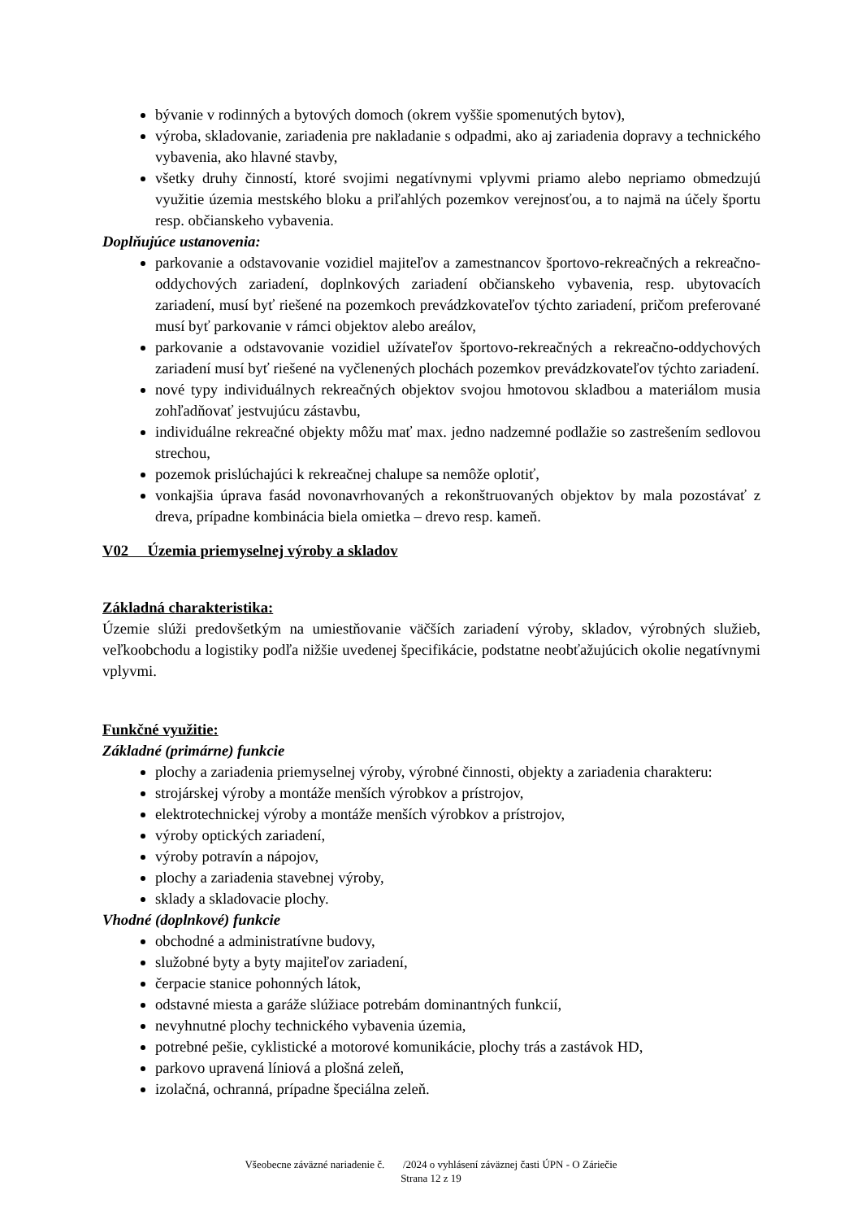bývanie v rodinných a bytových domoch (okrem vyššie spomenutých bytov),
výroba, skladovanie, zariadenia pre nakladanie s odpadmi, ako aj zariadenia dopravy a technického vybavenia, ako hlavné stavby,
všetky druhy činností, ktoré svojimi negatívnymi vplyvmi priamo alebo nepriamo obmedzujú využitie územia mestského bloku a priľahlých pozemkov verejnosťou, a to najmä na účely športu resp. občianskeho vybavenia.
Doplňujúce ustanovenia:
parkovanie a odstavovanie vozidiel majiteľov a zamestnancov športovo-rekreačných a rekreačno-oddychových zariadení, doplnkových zariadení občianskeho vybavenia, resp. ubytovacích zariadení, musí byť riešené na pozemkoch prevádzkovateľov týchto zariadení, pričom preferované musí byť parkovanie v rámci objektov alebo areálov,
parkovanie a odstavovanie vozidiel užívateľov športovo-rekreačných a rekreačno-oddychových zariadení musí byť riešené na vyčlenených plochách pozemkov prevádzkovateľov týchto zariadení.
nové typy individuálnych rekreačných objektov svojou hmotovou skladbou a materiálom musia zohľadňovať jestvujúcu zástavbu,
individuálne rekreačné objekty môžu mať max. jedno nadzemné podlažie so zastrešením sedlovou strechou,
pozemok prislúchajúci k rekreačnej chalupe sa nemôže oplotiť,
vonkajšia úprava fasád novonavrhovaných a rekonštruovaných objektov by mala pozostávať z dreva, prípadne kombinácia biela omietka – drevo resp. kameň.
V02 Územia priemyselnej výroby a skladov
Základná charakteristika:
Územie slúži predovšetkým na umiestňovanie väčších zariadení výroby, skladov, výrobných služieb, veľkoobchodu a logistiky podľa nižšie uvedenej špecifikácie, podstatne neobťažujúcich okolie negatívnymi vplyvmi.
Funkčné využitie:
Základné (primárne) funkcie
plochy a zariadenia priemyselnej výroby, výrobné činnosti, objekty a zariadenia charakteru:
strojárskej výroby a montáže menších výrobkov a prístrojov,
elektrotechnickej výroby a montáže menších výrobkov a prístrojov,
výroby optických zariadení,
výroby potravín a nápojov,
plochy a zariadenia stavebnej výroby,
sklady a skladovacie plochy.
Vhodné (doplnkové) funkcie
obchodné a administratívne budovy,
služobné byty a byty majiteľov zariadení,
čerpacie stanice pohonných látok,
odstavné miesta a garáže slúžiace potrebám dominantných funkcií,
nevyhnutné plochy technického vybavenia územia,
potrebné pešie, cyklistické a motorové komunikácie, plochy trás a zastávok HD,
parkovo upravená líniová a plošná zeleň,
izolačná, ochranná, prípadne špeciálna zeleň.
Všeobecne záväzné nariadenie č. /2024 o vyhlásení záväznej časti ÚPN - O Záriečie
Strana 12 z 19